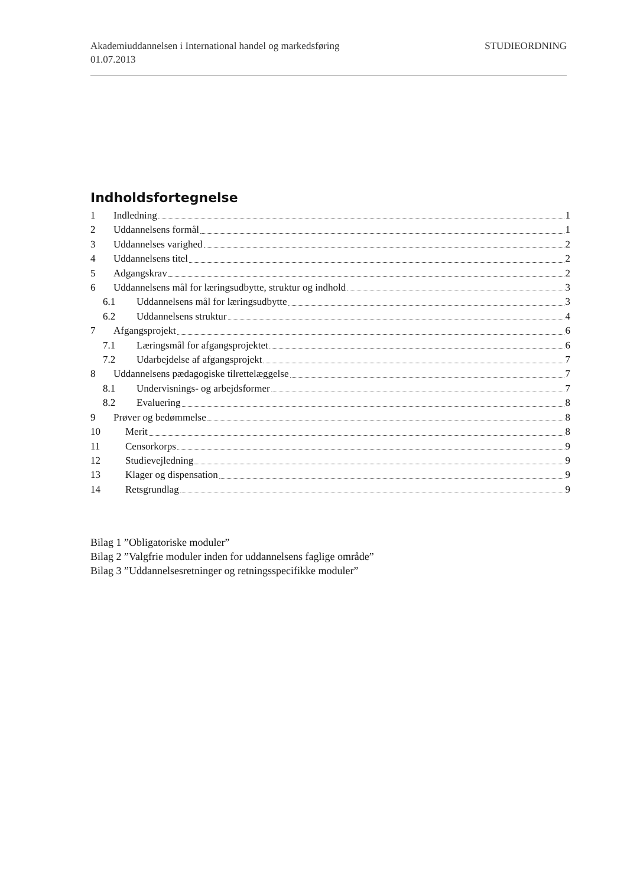Akademiuddannelsen i International handel og markedsføring
STUDIEORDNING
01.07.2013
Indholdsfortegnelse
1 Indledning 1
2 Uddannelsens formål 1
3 Uddannelses varighed 2
4 Uddannelsens titel 2
5 Adgangskrav 2
6 Uddannelsens mål for læringsudbytte, struktur og indhold 3
6.1 Uddannelsens mål for læringsudbytte 3
6.2 Uddannelsens struktur 4
7 Afgangsprojekt 6
7.1 Læringsmål for afgangsprojektet 6
7.2 Udarbejdelse af afgangsprojekt 7
8 Uddannelsens pædagogiske tilrettelæggelse 7
8.1 Undervisnings- og arbejdsformer 7
8.2 Evaluering 8
9 Prøver og bedømmelse 8
10 Merit 8
11 Censorkorps 9
12 Studievejledning 9
13 Klager og dispensation 9
14 Retsgrundlag 9
Bilag 1 ”Obligatoriske moduler”
Bilag 2 ”Valgfrie moduler inden for uddannelsens faglige område”
Bilag 3 ”Uddannelsesretninger og retningsspecifikke moduler”